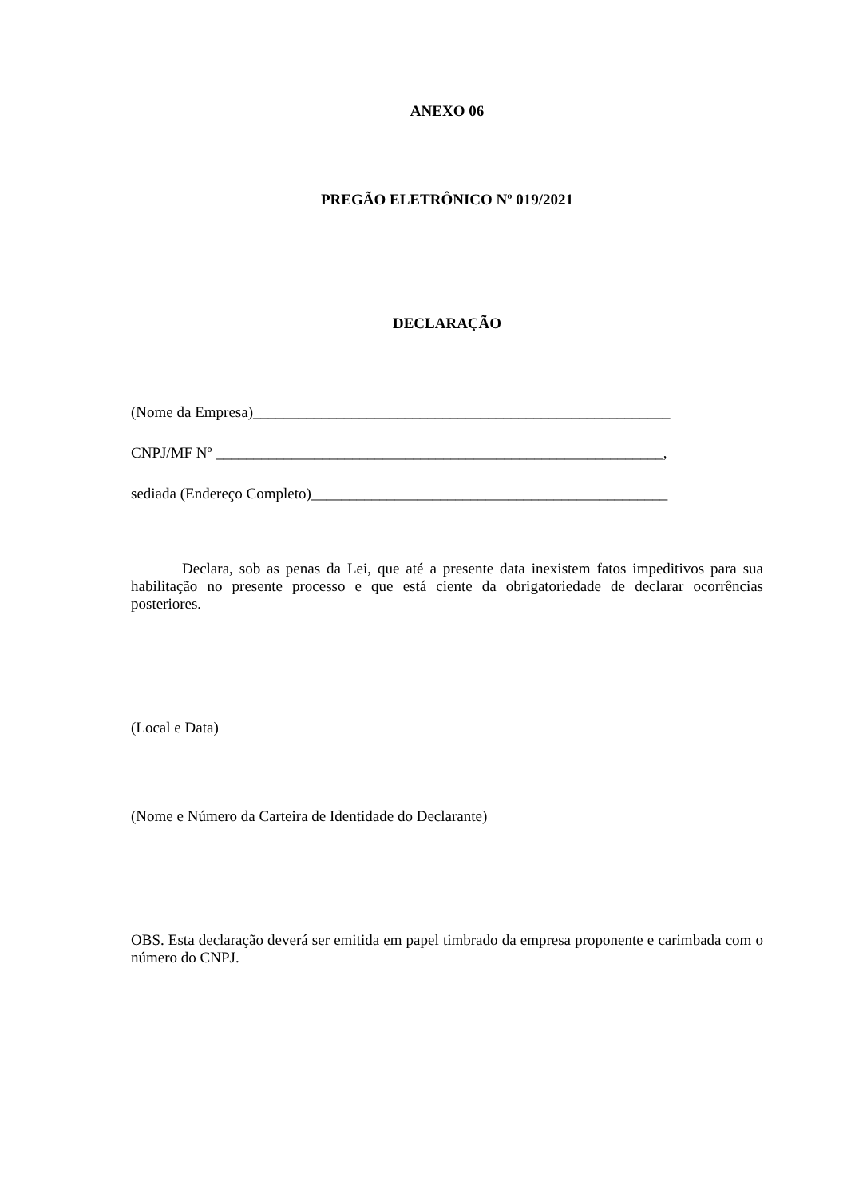ANEXO 06
PREGÃO ELETRÔNICO Nº 019/2021
DECLARAÇÃO
(Nome da Empresa)_______________________________________________________
CNPJ/MF Nº ___________________________________________________________,
sediada (Endereço Completo)_______________________________________________
Declara, sob as penas da Lei, que até a presente data inexistem fatos impeditivos para sua habilitação no presente processo e que está ciente da obrigatoriedade de declarar ocorrências posteriores.
(Local e Data)
(Nome e Número da Carteira de Identidade do Declarante)
OBS. Esta declaração deverá ser emitida em papel timbrado da empresa proponente e carimbada com o número do CNPJ.